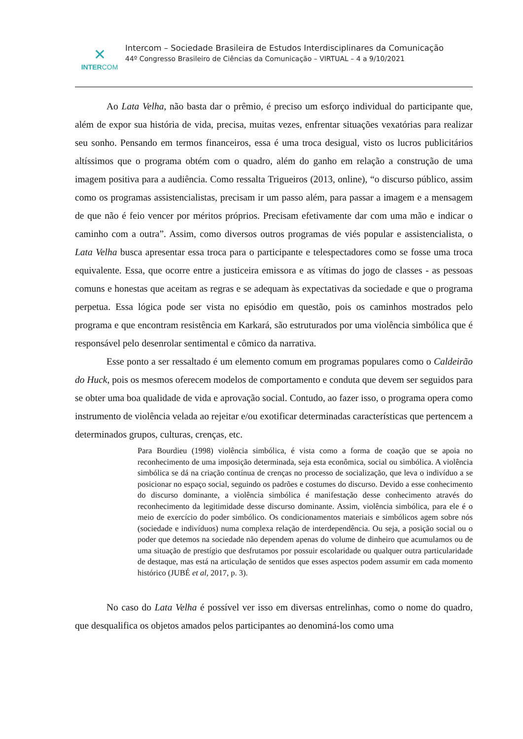✕
INTERCOM
Intercom – Sociedade Brasileira de Estudos Interdisciplinares da Comunicação
44º Congresso Brasileiro de Ciências da Comunicação – VIRTUAL – 4 a 9/10/2021
Ao Lata Velha, não basta dar o prêmio, é preciso um esforço individual do participante que, além de expor sua história de vida, precisa, muitas vezes, enfrentar situações vexatórias para realizar seu sonho. Pensando em termos financeiros, essa é uma troca desigual, visto os lucros publicitários altíssimos que o programa obtém com o quadro, além do ganho em relação a construção de uma imagem positiva para a audiência. Como ressalta Trigueiros (2013, online), “o discurso público, assim como os programas assistencialistas, precisam ir um passo além, para passar a imagem e a mensagem de que não é feio vencer por méritos próprios. Precisam efetivamente dar com uma mão e indicar o caminho com a outra”. Assim, como diversos outros programas de viés popular e assistencialista, o Lata Velha busca apresentar essa troca para o participante e telespectadores como se fosse uma troca equivalente. Essa, que ocorre entre a justiceira emissora e as vítimas do jogo de classes - as pessoas comuns e honestas que aceitam as regras e se adequam às expectativas da sociedade e que o programa perpetua. Essa lógica pode ser vista no episódio em questão, pois os caminhos mostrados pelo programa e que encontram resistência em Karkará, são estruturados por uma violência simbólica que é responsável pelo desenrolar sentimental e cômico da narrativa.
Esse ponto a ser ressaltado é um elemento comum em programas populares como o Caldeirão do Huck, pois os mesmos oferecem modelos de comportamento e conduta que devem ser seguidos para se obter uma boa qualidade de vida e aprovação social. Contudo, ao fazer isso, o programa opera como instrumento de violência velada ao rejeitar e/ou exotificar determinadas características que pertencem a determinados grupos, culturas, crenças, etc.
Para Bourdieu (1998) violência simbólica, é vista como a forma de coação que se apoia no reconhecimento de uma imposição determinada, seja esta econômica, social ou simbólica. A violência simbólica se dá na criação contínua de crenças no processo de socialização, que leva o indivíduo a se posicionar no espaço social, seguindo os padrões e costumes do discurso. Devido a esse conhecimento do discurso dominante, a violência simbólica é manifestação desse conhecimento através do reconhecimento da legitimidade desse discurso dominante. Assim, violência simbólica, para ele é o meio de exercício do poder simbólico. Os condicionamentos materiais e simbólicos agem sobre nós (sociedade e indivíduos) numa complexa relação de interdependência. Ou seja, a posição social ou o poder que detemos na sociedade não dependem apenas do volume de dinheiro que acumulamos ou de uma situação de prestígio que desfrutamos por possuir escolaridade ou qualquer outra particularidade de destaque, mas está na articulação de sentidos que esses aspectos podem assumir em cada momento histórico (JUBÉ et al, 2017, p. 3).
No caso do Lata Velha é possível ver isso em diversas entrelinhas, como o nome do quadro, que desqualifica os objetos amados pelos participantes ao denominá-los como uma